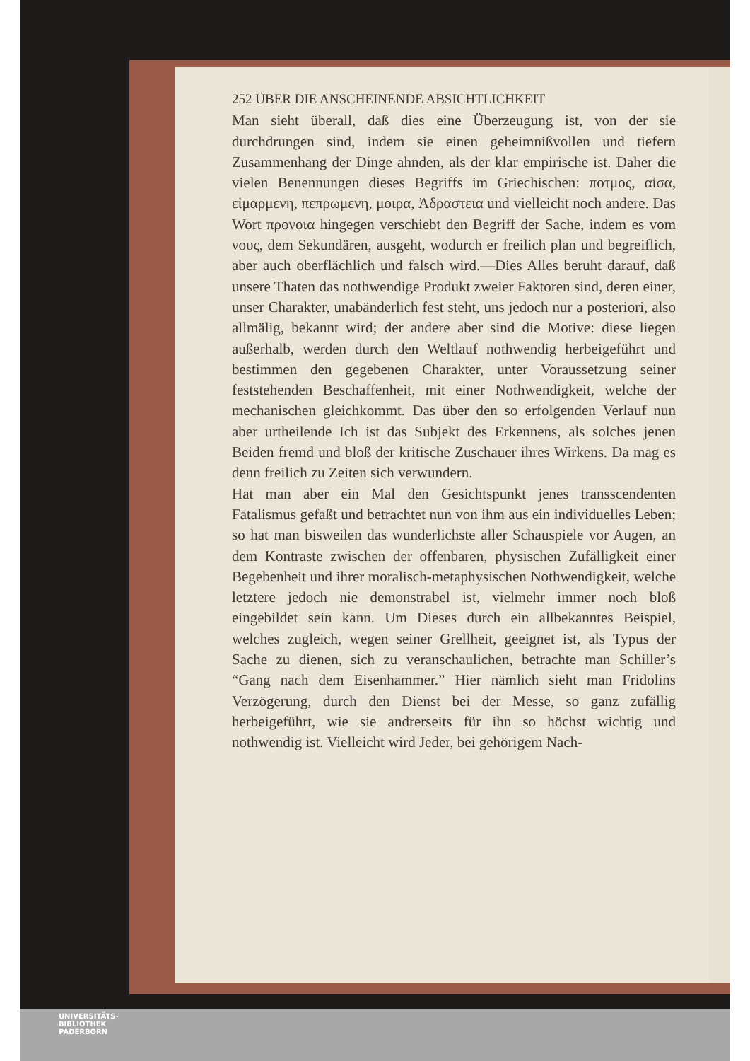252 ÜBER DIE ANSCHEINENDE ABSICHTLICHKEIT
Man sieht überall, daß dies eine Überzeugung ist, von der sie durchdrungen sind, indem sie einen geheimnißvollen und tiefern Zusammenhang der Dinge ahnden, als der klar empirische ist. Daher die vielen Benennungen dieses Begriffs im Griechischen: ποτμος, αἰσα, εἱμαρμενη, πεπρωμενη, μοιρα, Ἀδραστεια und vielleicht noch andere. Das Wort προνοια hingegen verschiebt den Begriff der Sache, indem es vom νους, dem Sekundären, ausgeht, wodurch er freilich plan und begreiflich, aber auch oberflächlich und falsch wird.—Dies Alles beruht darauf, daß unsere Thaten das nothwendige Produkt zweier Faktoren sind, deren einer, unser Charakter, unabänderlich fest steht, uns jedoch nur a posteriori, also allmälig, bekannt wird; der andere aber sind die Motive: diese liegen außerhalb, werden durch den Weltlauf nothwendig herbeigeführt und bestimmen den gegebenen Charakter, unter Voraussetzung seiner feststehenden Beschaffenheit, mit einer Nothwendigkeit, welche der mechanischen gleichkommt. Das über den so erfolgenden Verlauf nun aber urtheilende Ich ist das Subjekt des Erkennens, als solches jenen Beiden fremd und bloß der kritische Zuschauer ihres Wirkens. Da mag es denn freilich zu Zeiten sich verwundern.
Hat man aber ein Mal den Gesichtspunkt jenes transscendenten Fatalismus gefaßt und betrachtet nun von ihm aus ein individuelles Leben; so hat man bisweilen das wunderlichste aller Schauspiele vor Augen, an dem Kontraste zwischen der offenbaren, physischen Zufälligkeit einer Begebenheit und ihrer moralisch-metaphysischen Nothwendigkeit, welche letztere jedoch nie demonstrabel ist, vielmehr immer noch bloß eingebildet sein kann. Um Dieses durch ein allbekanntes Beispiel, welches zugleich, wegen seiner Grellheit, geeignet ist, als Typus der Sache zu dienen, sich zu veranschaulichen, betrachte man Schiller’s “Gang nach dem Eisenhammer.” Hier nämlich sieht man Fridolins Verzögerung, durch den Dienst bei der Messe, so ganz zufällig herbeigeführt, wie sie andrerseits für ihn so höchst wichtig und nothwendig ist. Vielleicht wird Jeder, bei gehörigem Nach-
UNIVERSITÄTS-
BIBLIOTHEK
PADERBORN